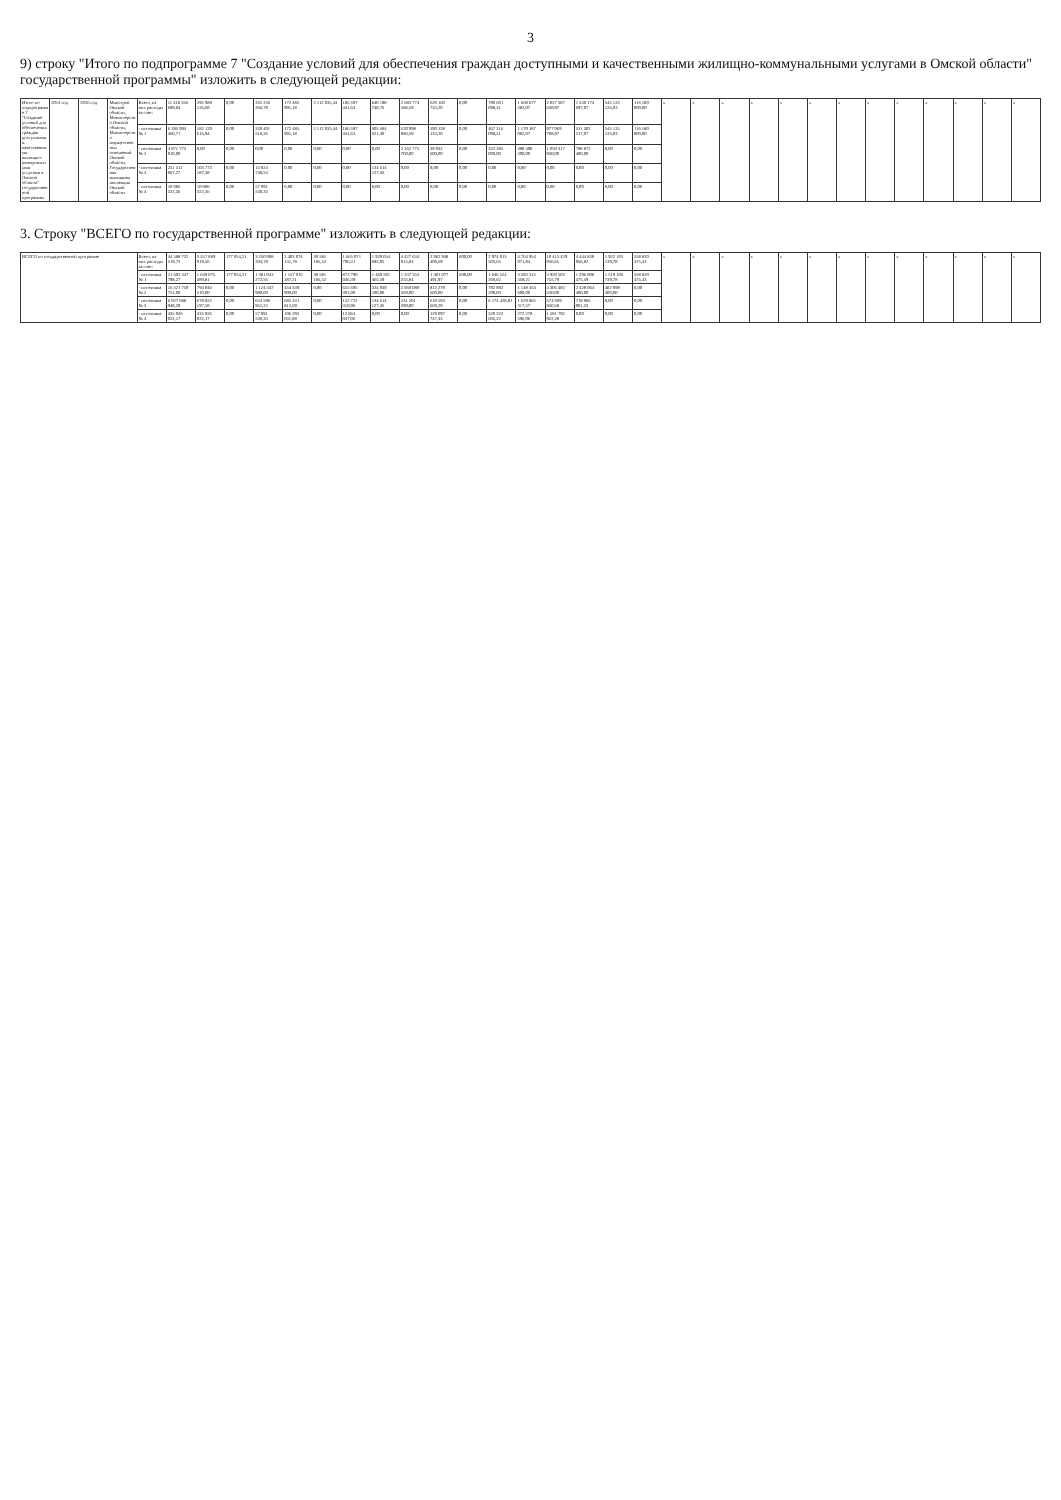3
9) строку "Итого по подпрограмме 7 "Создание условий для обеспечения граждан доступными и качественными жилищно-коммунальными услугами в Омской области" государственной программы" изложить в следующей редакции:
| Итого по подпрограмме 7 "Создание условий для обеспечения граждан доступными и качественными жилищно-коммунальными услугами в Омской области" государственной программы | 2014 год | 2026 год | Минстрой Омской области, Министерство Омской области, Министерство имущественных отношений Омской области, Государственная жилищная инспекция Омской области | Всего, из них расходы за счет: | 11 418 266 699,84 | 295 989 126,68 | 0,00 | 335 226 266,79 | 172 485 991,18 | 2 112 035,44 | 186 597 441,63 | 640 198 748,76 | 2 683 774 586,59 | 629 160 733,20 | 0,00 | 789 601 098,31 | 1 668 677 282,07 | 2 027 387 638,97 | 1 330 174 697,07 | 545 125 126,03 | 116 180 000,00 | x | x | x | x | x | x | x | x | x | x | x | x | x |
| | | | | - источника № 1 | 6 285 994 460,71 | 182 129 616,94 | 0,00 | 320 401 518,26 | 172 485 991,18 | 2 112 035,44 | 186 597 441,63 | 505 584 621,40 | 520 998 886,59 | 590 128 133,20 | 0,00 | 467 216 098,31 | 1 170 187 082,07 | 977 069 708,97 | 531 302 217,07 | 545 125 126,03 | 116 180 000,00 | | | | | | | | | | | | | |
| | | | | - источника № 2 | 4 871 773 010,00 | 0,00 | 0,00 | 0,00 | 0,00 | 0,00 | 0,00 | 0,00 | 2 162 775 700,00 | 39 032 600,00 | 0,00 | 322 385 000,00 | 498 490 200,00 | 1 050 317 930,00 | 798 872 480,00 | 0,00 | 0,00 | | | | | | | | | | | | | |
| | | | | - источника № 3 | 251 312 067,27 | 103 773 187,38 | 0,00 | 14 824 748,53 | 0,00 | 0,00 | 0,00 | 134 614 127,36 | 0,00 | 0,00 | 0,00 | 0,00 | 0,00 | 0,00 | 0,00 | 0,00 | 0,00 | | | | | | | | | | | | | |
| | | | | - источника № 4 | 10 086 322,36 | 10 086 322,36 | 0,00 | 57 991 530,33 | 0,00 | 0,00 | 0,00 | 0,00 | 0,00 | 0,00 | 0,00 | 0,00 | 0,00 | 0,00 | 0,00 | 0,00 | 0,00 | | | | | | | | | | | | | |
3. Строку "ВСЕГО по государственной программе" изложить в следующей редакции:
| ВСЕГО по государственной программе | Всего, из них расходы за счет: | 44 588 722 319,73 | 3 557 869 919,56 | 177 054,21 | 3 250 088 204,78 | 2 403 074 131,78 | 30 581 185,52 | 1 665 071 796,31 | 1 929 054 692,95 | 4 427 634 915,84 | 2 962 948 408,69 | 600,00 | 2 974 913 503,65 | 6 764 954 071,84 | 10 413 429 036,65 | 4 444 838 956,82 | 1 922 105 139,78 | 558 820 475,43 | x | x | x | x | x | x | x | x | x | x | x | x | x |
| | - источника № 1 | 21 603 347 798,27 | 1 649 075 389,81 | 177 054,21 | 1 481 043 272,56 | 1 157 016 387,21 | 30 581 185,52 | 873 790 046,39 | 1 469 501 465,59 | 1 237 353 255,84 | 1 401 077 491,97 | 600,00 | 1 646 524 260,62 | 3 393 315 558,21 | 3 950 502 755,79 | 1 296 808 475,59 | 1 519 106 739,78 | 558 820 475,43 | | | | | | | | | | | | | |
| | - источника № 2 | 16 521 759 751,00 | 794 046 310,00 | 0,00 | 1 124 447 980,00 | 454 339 900,00 | 0,00 | 655 695 391,00 | 324 939 100,00 | 2 959 080 360,00 | 812 279 500,00 | 0,00 | 792 892 200,00 | 1 148 454 600,00 | 4 306 482 530,00 | 2 428 064 480,00 | 402 998 400,00 | 0,00 | | | | | | | | | | | | | |
| | - источника № 3 | 6 027 688 948,29 | 678 822 197,58 | 0,00 | 624 596 952,22 | 685 431 812,69 | 0,00 | 122 722 310,96 | 134 614 127,36 | 231 201 390,00 | 619 594 669,29 | 0,00 | 6 174 428,81 | 1 629 865 317,57 | 574 609 830,58 | 719 966 001,23 | 0,00 | 0,00 | | | | | | | | | | | | | |
| | - источника № 4 | 435 926 022,17 | 435 926 022,17 | 0,00 | 57 991 530,33 | 106 292 031,88 | 0,00 | 12 864 047,06 | 0,00 | 0,00 | 129 097 747,43 | 0,00 | 529 322 605,22 | 272 278 596,06 | 1 581 792 922,28 | 0,00 | 0,00 | 0,00 | | | | | | | | | | | | | |